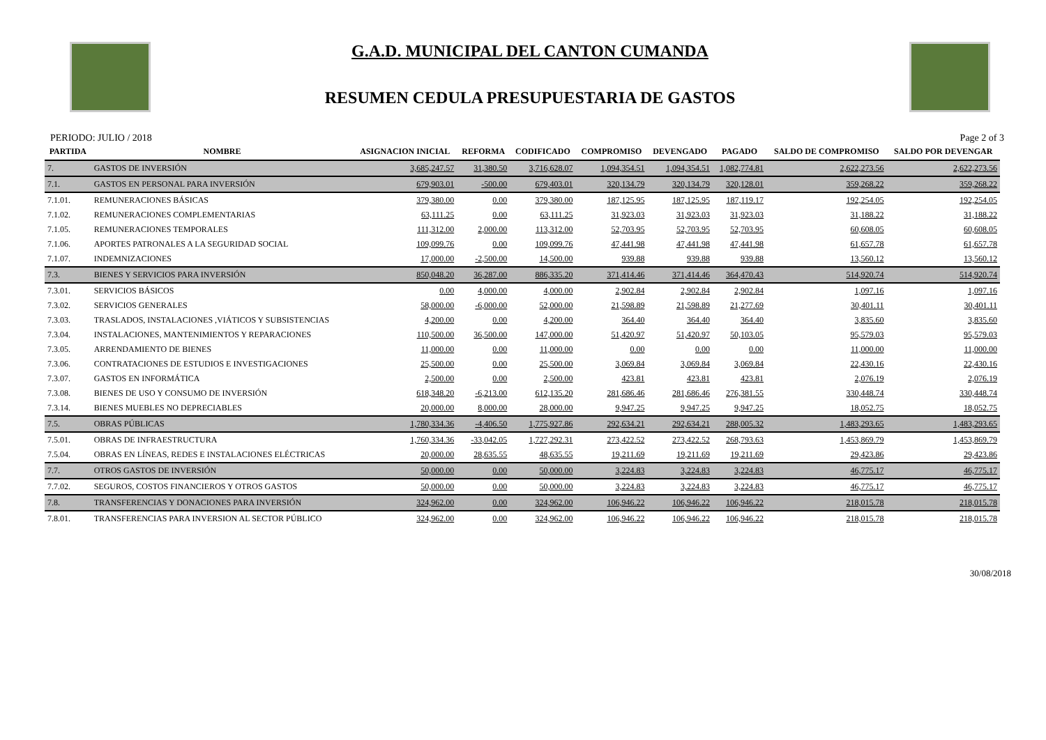G.A.D. MUNICIPAL DEL CANTON CUMANDA
RESUMEN CEDULA PRESUPUESTARIA DE GASTOS
PERIODO: JULIO / 2018 Page 2 of 3
| PARTIDA | NOMBRE | ASIGNACION INICIAL | REFORMA | CODIFICADO | COMPROMISO | DEVENGADO | PAGADO | SALDO DE COMPROMISO | SALDO POR DEVENGAR |
| --- | --- | --- | --- | --- | --- | --- | --- | --- | --- |
| 7. | GASTOS DE INVERSIÓN | 3,685,247.57 | 31,380.50 | 3,716,628.07 | 1,094,354.51 | 1,094,354.51 | 1,082,774.81 | 2,622,273.56 | 2,622,273.56 |
| 7.1. | GASTOS EN PERSONAL PARA INVERSIÓN | 679,903.01 | -500.00 | 679,403.01 | 320,134.79 | 320,134.79 | 320,128.01 | 359,268.22 | 359,268.22 |
| 7.1.01. | REMUNERACIONES BÁSICAS | 379,380.00 | 0.00 | 379,380.00 | 187,125.95 | 187,125.95 | 187,119.17 | 192,254.05 | 192,254.05 |
| 7.1.02. | REMUNERACIONES COMPLEMENTARIAS | 63,111.25 | 0.00 | 63,111.25 | 31,923.03 | 31,923.03 | 31,923.03 | 31,188.22 | 31,188.22 |
| 7.1.05. | REMUNERACIONES TEMPORALES | 111,312.00 | 2,000.00 | 113,312.00 | 52,703.95 | 52,703.95 | 52,703.95 | 60,608.05 | 60,608.05 |
| 7.1.06. | APORTES PATRONALES A LA SEGURIDAD SOCIAL | 109,099.76 | 0.00 | 109,099.76 | 47,441.98 | 47,441.98 | 47,441.98 | 61,657.78 | 61,657.78 |
| 7.1.07. | INDEMNIZACIONES | 17,000.00 | -2,500.00 | 14,500.00 | 939.88 | 939.88 | 939.88 | 13,560.12 | 13,560.12 |
| 7.3. | BIENES Y SERVICIOS PARA INVERSIÓN | 850,048.20 | 36,287.00 | 886,335.20 | 371,414.46 | 371,414.46 | 364,470.43 | 514,920.74 | 514,920.74 |
| 7.3.01. | SERVICIOS BÁSICOS | 0.00 | 4,000.00 | 4,000.00 | 2,902.84 | 2,902.84 | 2,902.84 | 1,097.16 | 1,097.16 |
| 7.3.02. | SERVICIOS GENERALES | 58,000.00 | -6,000.00 | 52,000.00 | 21,598.89 | 21,598.89 | 21,277.69 | 30,401.11 | 30,401.11 |
| 7.3.03. | TRASLADOS, INSTALACIONES ,VIÁTICOS Y SUBSISTENCIAS | 4,200.00 | 0.00 | 4,200.00 | 364.40 | 364.40 | 364.40 | 3,835.60 | 3,835.60 |
| 7.3.04. | INSTALACIONES, MANTENIMIENTOS Y REPARACIONES | 110,500.00 | 36,500.00 | 147,000.00 | 51,420.97 | 51,420.97 | 50,103.05 | 95,579.03 | 95,579.03 |
| 7.3.05. | ARRENDAMIENTO DE BIENES | 11,000.00 | 0.00 | 11,000.00 | 0.00 | 0.00 | 0.00 | 11,000.00 | 11,000.00 |
| 7.3.06. | CONTRATACIONES DE ESTUDIOS E INVESTIGACIONES | 25,500.00 | 0.00 | 25,500.00 | 3,069.84 | 3,069.84 | 3,069.84 | 22,430.16 | 22,430.16 |
| 7.3.07. | GASTOS EN INFORMÁTICA | 2,500.00 | 0.00 | 2,500.00 | 423.81 | 423.81 | 423.81 | 2,076.19 | 2,076.19 |
| 7.3.08. | BIENES DE USO Y CONSUMO DE INVERSIÓN | 618,348.20 | -6,213.00 | 612,135.20 | 281,686.46 | 281,686.46 | 276,381.55 | 330,448.74 | 330,448.74 |
| 7.3.14. | BIENES MUEBLES NO DEPRECIABLES | 20,000.00 | 8,000.00 | 28,000.00 | 9,947.25 | 9,947.25 | 9,947.25 | 18,052.75 | 18,052.75 |
| 7.5. | OBRAS PÚBLICAS | 1,780,334.36 | -4,406.50 | 1,775,927.86 | 292,634.21 | 292,634.21 | 288,005.32 | 1,483,293.65 | 1,483,293.65 |
| 7.5.01. | OBRAS DE INFRAESTRUCTURA | 1,760,334.36 | -33,042.05 | 1,727,292.31 | 273,422.52 | 273,422.52 | 268,793.63 | 1,453,869.79 | 1,453,869.79 |
| 7.5.04. | OBRAS EN LÍNEAS, REDES E INSTALACIONES ELÉCTRICAS | 20,000.00 | 28,635.55 | 48,635.55 | 19,211.69 | 19,211.69 | 19,211.69 | 29,423.86 | 29,423.86 |
| 7.7. | OTROS GASTOS DE INVERSIÓN | 50,000.00 | 0.00 | 50,000.00 | 3,224.83 | 3,224.83 | 3,224.83 | 46,775.17 | 46,775.17 |
| 7.7.02. | SEGUROS, COSTOS FINANCIEROS Y OTROS GASTOS | 50,000.00 | 0.00 | 50,000.00 | 3,224.83 | 3,224.83 | 3,224.83 | 46,775.17 | 46,775.17 |
| 7.8. | TRANSFERENCIAS Y DONACIONES PARA INVERSIÓN | 324,962.00 | 0.00 | 324,962.00 | 106,946.22 | 106,946.22 | 106,946.22 | 218,015.78 | 218,015.78 |
| 7.8.01. | TRANSFERENCIAS PARA INVERSION AL SECTOR PÚBLICO | 324,962.00 | 0.00 | 324,962.00 | 106,946.22 | 106,946.22 | 106,946.22 | 218,015.78 | 218,015.78 |
30/08/2018